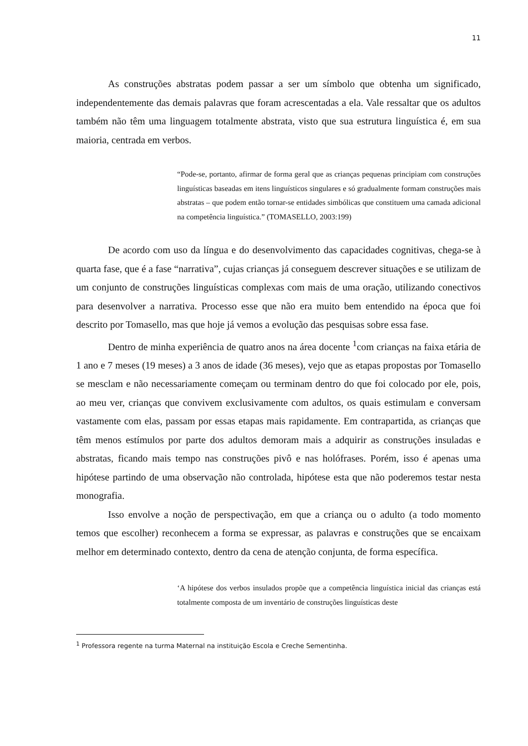11
As construções abstratas podem passar a ser um símbolo que obtenha um significado, independentemente das demais palavras que foram acrescentadas a ela. Vale ressaltar que os adultos também não têm uma linguagem totalmente abstrata, visto que sua estrutura linguística é, em sua maioria, centrada em verbos.
“Pode-se, portanto, afirmar de forma geral que as crianças pequenas principiam com construções linguísticas baseadas em itens linguísticos singulares e só gradualmente formam construções mais abstratas – que podem então tornar-se entidades simbólicas que constituem uma camada adicional na competência linguística.” (TOMASELLO, 2003:199)
De acordo com uso da língua e do desenvolvimento das capacidades cognitivas, chega-se à quarta fase, que é a fase “narrativa”, cujas crianças já conseguem descrever situações e se utilizam de um conjunto de construções linguísticas complexas com mais de uma oração, utilizando conectivos para desenvolver a narrativa. Processo esse que não era muito bem entendido na época que foi descrito por Tomasello, mas que hoje já vemos a evolução das pesquisas sobre essa fase.
Dentro de minha experiência de quatro anos na área docente <sup>1</sup>com crianças na faixa etária de 1 ano e 7 meses (19 meses) a 3 anos de idade (36 meses), vejo que as etapas propostas por Tomasello se mesclam e não necessariamente começam ou terminam dentro do que foi colocado por ele, pois, ao meu ver, crianças que convivem exclusivamente com adultos, os quais estimulam e conversam vastamente com elas, passam por essas etapas mais rapidamente. Em contrapartida, as crianças que têm menos estímulos por parte dos adultos demoram mais a adquirir as construções insuladas e abstratas, ficando mais tempo nas construções pivô e nas holófrases. Porém, isso é apenas uma hipótese partindo de uma observação não controlada, hipótese esta que não poderemos testar nesta monografia.
Isso envolve a noção de perspectivação, em que a criança ou o adulto (a todo momento temos que escolher) reconhecem a forma se expressar, as palavras e construções que se encaixam melhor em determinado contexto, dentro da cena de atenção conjunta, de forma específica.
‘A hipótese dos verbos insulados propõe que a competência linguística inicial das crianças está totalmente composta de um inventário de construções linguísticas deste
<sup>1</sup> Professora regente na turma Maternal na instituição Escola e Creche Sementinha.